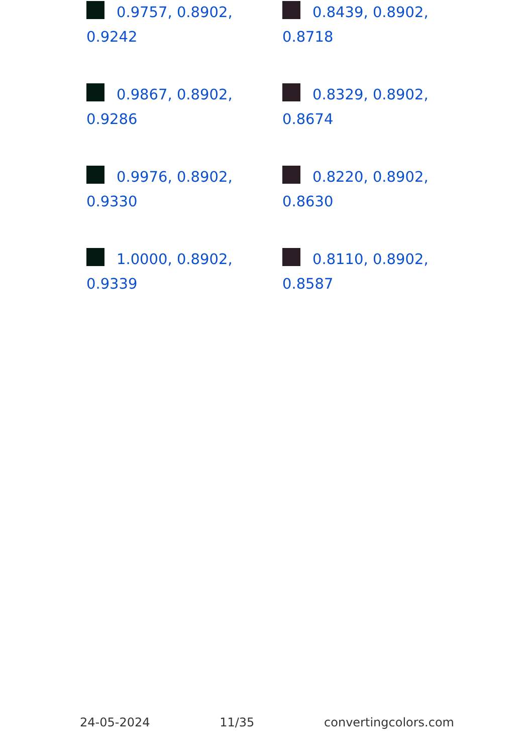0.9757, 0.8902, 0.9242
0.8439, 0.8902, 0.8718
0.9867, 0.8902, 0.9286
0.8329, 0.8902, 0.8674
0.9976, 0.8902, 0.9330
0.8220, 0.8902, 0.8630
1.0000, 0.8902, 0.9339
0.8110, 0.8902, 0.8587
24-05-2024 11/35 convertingcolors.com